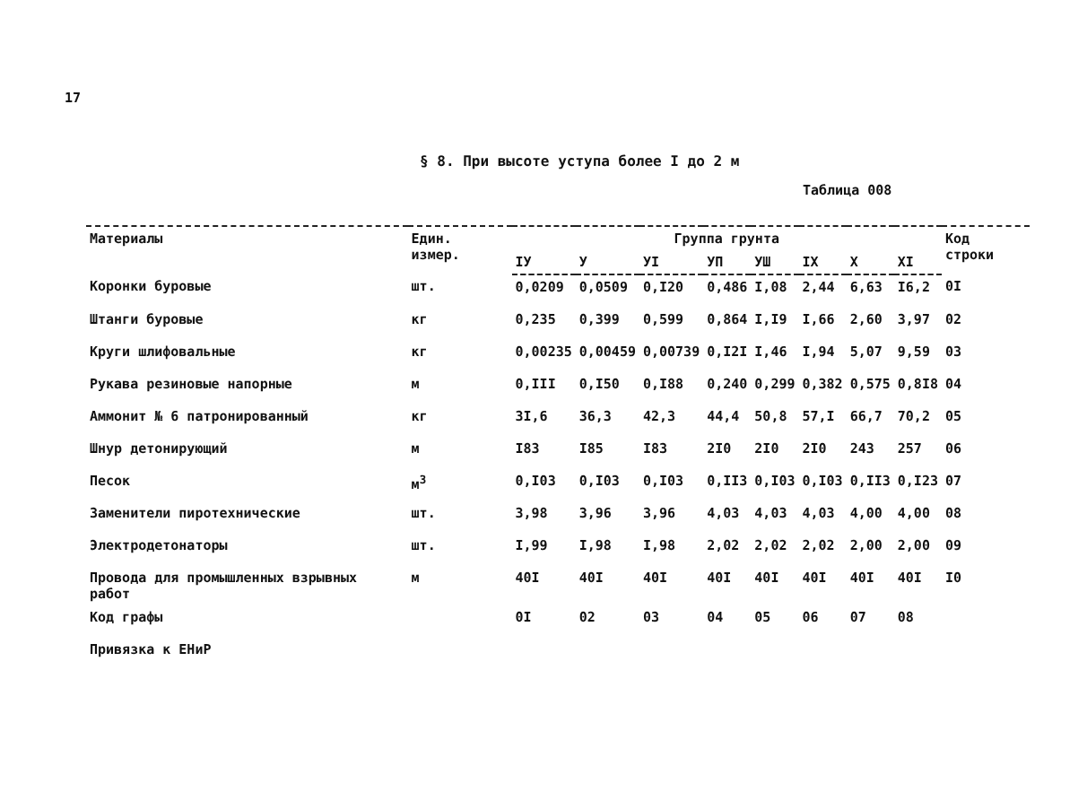17
§ 8. При высоте уступа более I до 2 м
Таблица 008
| Материалы | Един. измер. | Группа грунта | | | | | | | | Код строки |
| --- | --- | --- | --- | --- | --- | --- | --- | --- | --- | --- |
| | | IУ | У | УI | УП | УШ | IX | X | XI | |
| Коронки буровые | шт. | 0,0209 | 0,0509 | 0,I20 | 0,486 | I,08 | 2,44 | 6,63 | I6,2 | 0I |
| Штанги буровые | кг | 0,235 | 0,399 | 0,599 | 0,864 | I,I9 | I,66 | 2,60 | 3,97 | 02 |
| Круги шлифовальные | кг | 0,00235 | 0,00459 | 0,00739 | 0,I2I | I,46 | I,94 | 5,07 | 9,59 | 03 |
| Рукава резиновые напорные | м | 0,III | 0,I50 | 0,I88 | 0,240 | 0,299 | 0,382 | 0,575 | 0,8I8 | 04 |
| Аммонит № 6 патронированный | кг | 3I,6 | 36,3 | 42,3 | 44,4 | 50,8 | 57,I | 66,7 | 70,2 | 05 |
| Шнур детонирующий | м | I83 | I85 | I83 | 2I0 | 2I0 | 2I0 | 243 | 257 | 06 |
| Песок | м<sup>3</sup> | 0,I03 | 0,I03 | 0,I03 | 0,II3 | 0,I03 | 0,I03 | 0,II3 | 0,I23 | 07 |
| Заменители пиротехнические | шт. | 3,98 | 3,96 | 3,96 | 4,03 | 4,03 | 4,03 | 4,00 | 4,00 | 08 |
| Электродетонаторы | шт. | I,99 | I,98 | I,98 | 2,02 | 2,02 | 2,02 | 2,00 | 2,00 | 09 |
| Провода для промышленных взрывных работ | м | 40I | 40I | 40I | 40I | 40I | 40I | 40I | 40I | I0 |
| Код графы | | 0I | 02 | 03 | 04 | 05 | 06 | 07 | 08 | |
Привязка к ЕНиР